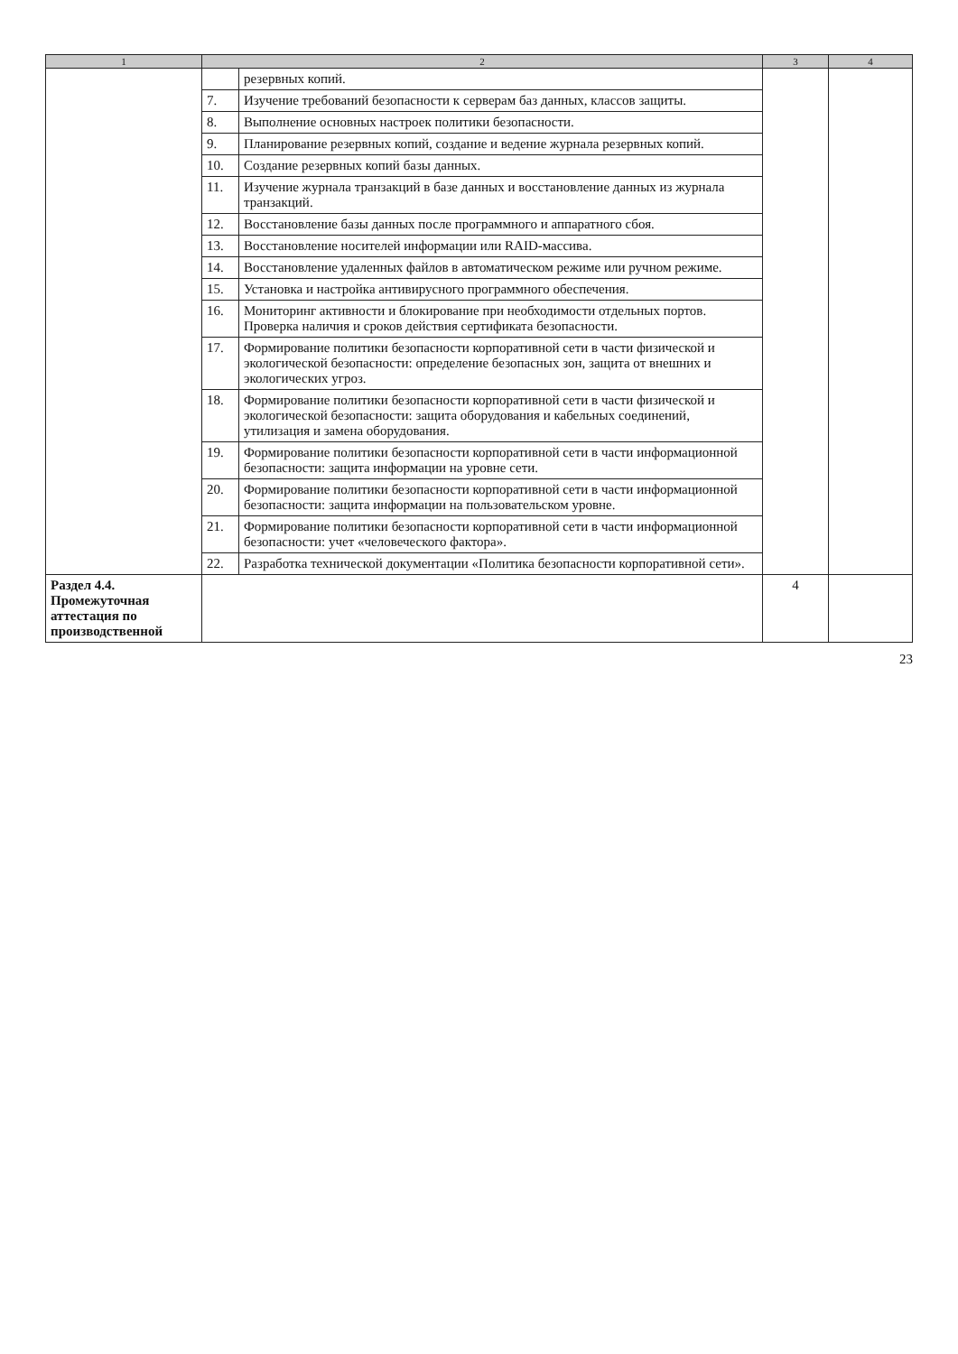| 1 | 2 | | 3 | 4 |
| --- | --- | --- | --- | --- |
| | | резервных копий. | | |
| | 7. | Изучение требований безопасности к серверам баз данных, классов защиты. | | |
| | 8. | Выполнение основных настроек политики безопасности. | | |
| | 9. | Планирование резервных копий, создание и ведение журнала резервных копий. | | |
| | 10. | Создание резервных копий базы данных. | | |
| | 11. | Изучение журнала транзакций в базе данных и восстановление данных из журнала транзакций. | | |
| | 12. | Восстановление базы данных после программного и аппаратного сбоя. | | |
| | 13. | Восстановление носителей информации или RAID-массива. | | |
| | 14. | Восстановление удаленных файлов в автоматическом режиме или ручном режиме. | | |
| | 15. | Установка и настройка антивирусного программного обеспечения. | | |
| | 16. | Мониторинг активности и блокирование при необходимости отдельных портов. Проверка наличия и сроков действия сертификата безопасности. | | |
| | 17. | Формирование политики безопасности корпоративной сети в части физической и экологической безопасности: определение безопасных зон, защита от внешних и экологических угроз. | | |
| | 18. | Формирование политики безопасности корпоративной сети в части физической и экологической безопасности: защита оборудования и кабельных соединений, утилизация и замена оборудования. | | |
| | 19. | Формирование политики безопасности корпоративной сети в части информационной безопасности: защита информации на уровне сети. | | |
| | 20. | Формирование политики безопасности корпоративной сети в части информационной безопасности: защита информации на пользовательском уровне. | | |
| | 21. | Формирование политики безопасности корпоративной сети в части информационной безопасности: учет «человеческого фактора». | | |
| | 22. | Разработка технической документации «Политика безопасности корпоративной сети». | | |
| Раздел 4.4. Промежуточная аттестация по производственной | | | 4 | |
23